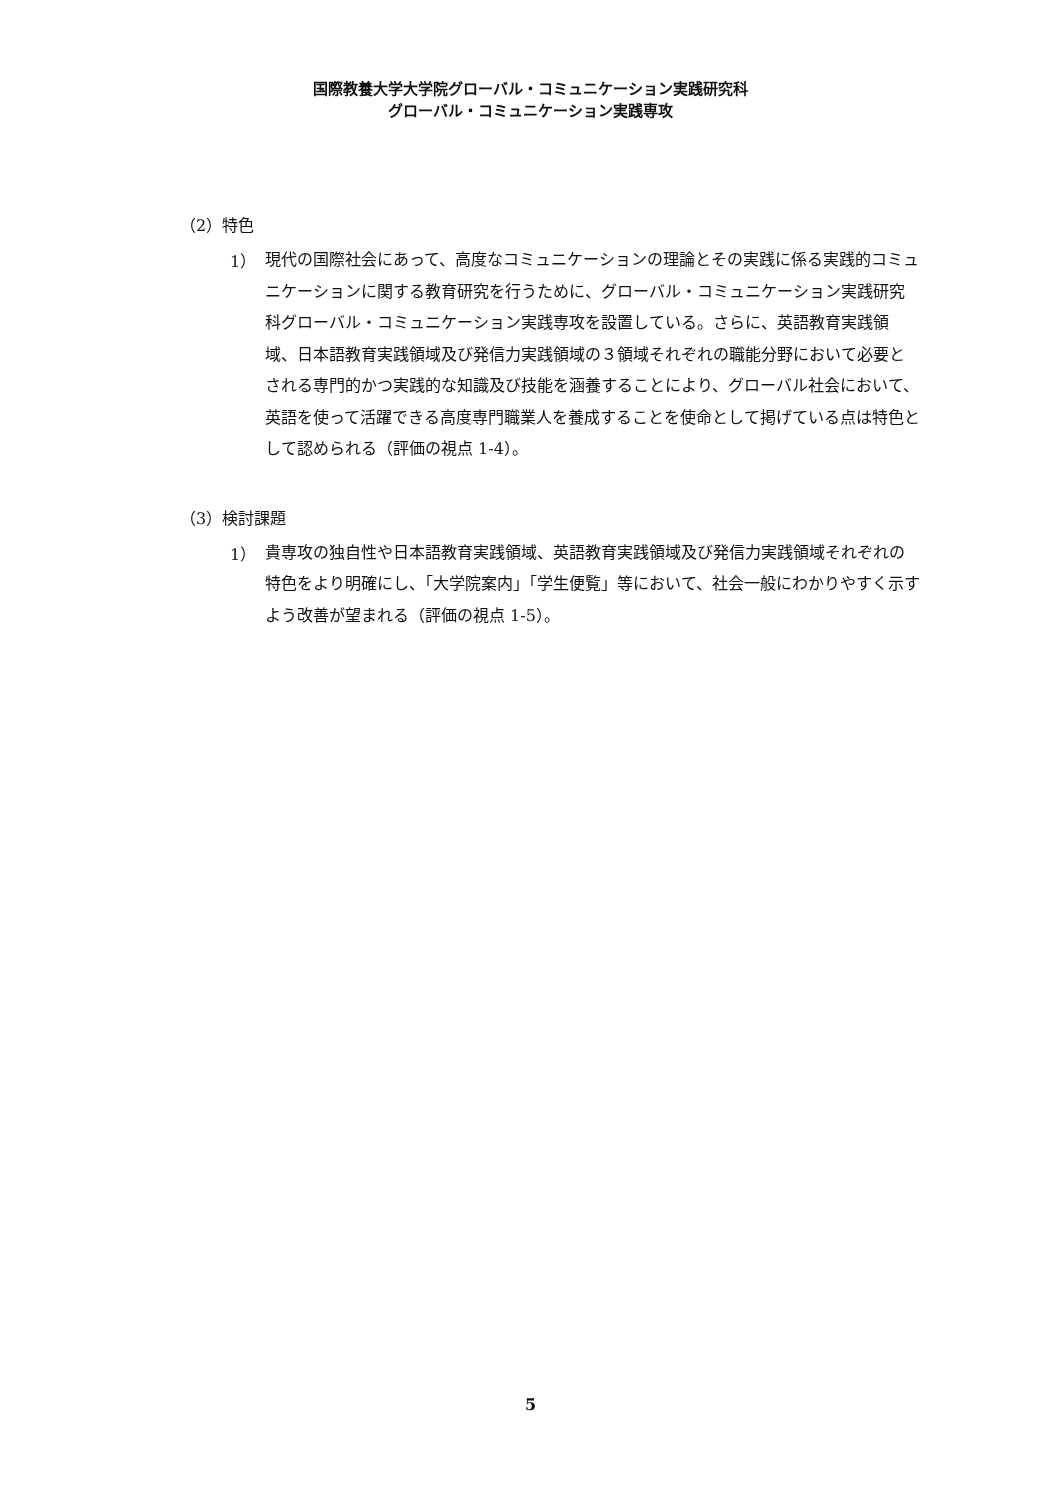国際教養大学大学院グローバル・コミュニケーション実践研究科
グローバル・コミュニケーション実践専攻
（2）特色
1） 現代の国際社会にあって、高度なコミュニケーションの理論とその実践に係る実践的コミュニケーションに関する教育研究を行うために、グローバル・コミュニケーション実践研究科グローバル・コミュニケーション実践専攻を設置している。さらに、英語教育実践領域、日本語教育実践領域及び発信力実践領域の３領域それぞれの職能分野において必要とされる専門的かつ実践的な知識及び技能を涵養することにより、グローバル社会において、英語を使って活躍できる高度専門職業人を養成することを使命として掲げている点は特色として認められる（評価の視点 1-4）。
（3）検討課題
1） 貴専攻の独自性や日本語教育実践領域、英語教育実践領域及び発信力実践領域それぞれの特色をより明確にし、「大学院案内」「学生便覧」等において、社会一般にわかりやすく示すよう改善が望まれる（評価の視点 1-5）。
5